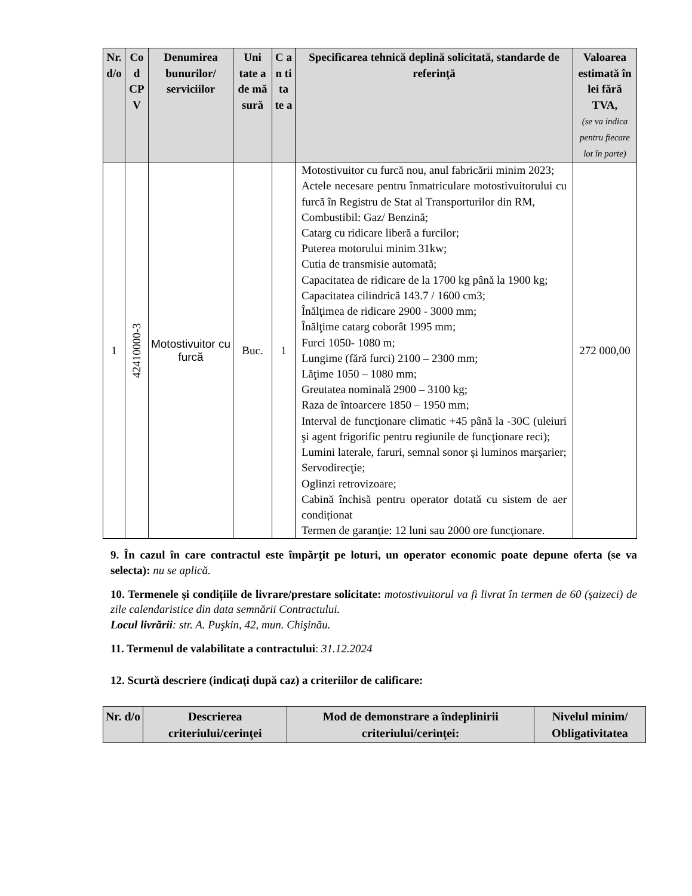| Nr. d/o | Co d CP V | Denumirea bunurilor/ serviciilor | Uni tate a de mă sură | C a n ti ta te a | Specificarea tehnică deplină solicitată, standarde de referinţă | Valoarea estimată în lei fără TVA, (se va indica pentru fiecare lot în parte) |
| --- | --- | --- | --- | --- | --- | --- |
| 1 | 42410000-3 | Motostivuitor cu furcă | Buc. | 1 | Motostivuitor cu furcă nou, anul fabricării minim 2023; Actele necesare pentru înmatriculare motostivuitorului cu furcă în Registru de Stat al Transporturilor din RM, Combustibil: Gaz/ Benzină; Catarg cu ridicare liberă a furcilor; Puterea motorului minim 31kw; Cutia de transmisie automată; Capacitatea de ridicare de la 1700 kg până la 1900 kg; Capacitatea cilindrică 143.7 / 1600 cm3; Înălţimea de ridicare 2900 - 3000 mm; Înălţime catarg coborât 1995 mm; Furci 1050- 1080 m; Lungime (fără furci) 2100 – 2300 mm; Lăţime 1050 – 1080 mm; Greutatea nominală 2900 – 3100 kg; Raza de întoarcere 1850 – 1950 mm; Interval de funcţionare climatic +45 până la -30C (uleiuri şi agent frigorific pentru regiunile de funcţionare reci); Lumini laterale, faruri, semnal sonor şi luminos marşarier; Servodirecţie; Oglinzi retrovizoare; Cabină închisă pentru operator dotată cu sistem de aer condiționat Termen de garanţie: 12 luni sau 2000 ore funcţionare. | 272 000,00 |
9. În cazul în care contractul este împărţit pe loturi, un operator economic poate depune oferta (se va selecta): nu se aplică.
10. Termenele şi condițiile de livrare/prestare solicitate: motostivuitorul va fi livrat în termen de 60 (şaizeci) de zile calendaristice din data semnării Contractului.
Locul livrării: str. A. Puşkin, 42, mun. Chişinău.
11. Termenul de valabilitate a contractului: 31.12.2024
12. Scurtă descriere (indicaţi după caz) a criteriilor de calificare:
| Nr. d/o | Descrierea criteriului/cerinţei | Mod de demonstrare a îndeplinirii criteriului/cerinţei: | Nivelul minim/ Obligativitatea |
| --- | --- | --- | --- |